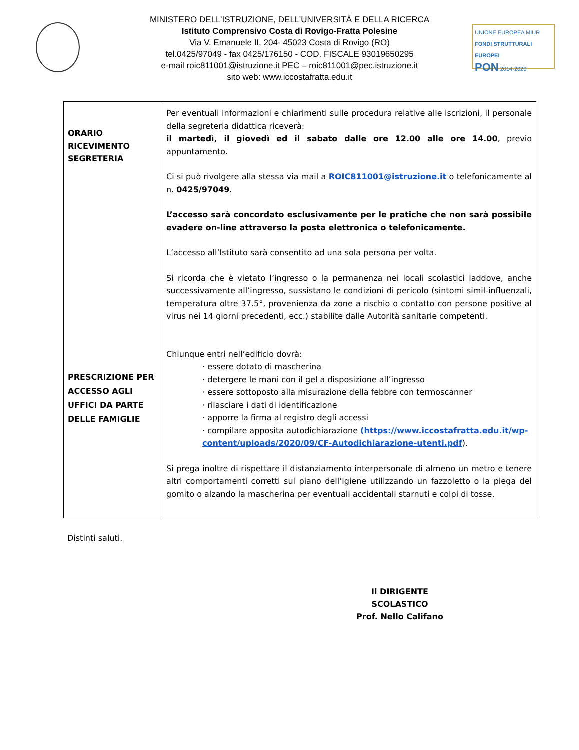UNIONE EUROPEA MIUR
FONDI STRUTTURALI EUROPEI
PON 2014-2020
MINISTERO DELL’ISTRUZIONE, DELL’UNIVERSITÀ E DELLA RICERCA
Istituto Comprensivo Costa di Rovigo-Fratta Polesine
Via V. Emanuele II, 204- 45023 Costa di Rovigo (RO)
tel.0425/97049 - fax 0425/176150 - COD. FISCALE 93019650295
e-mail roic811001@istruzione.it PEC – roic811001@pec.istruzione.it
sito web: www.iccostafratta.edu.it
| ORARIO RICEVIMENTO SEGRETERIA PRESCRIZIONE PER ACCESSO AGLI UFFICI DA PARTE DELLE FAMIGLIE | Per eventuali informazioni e chiarimenti sulle procedura relative alle iscrizioni, il personale della segreteria didattica riceverà: il martedì, il giovedì ed il sabato dalle ore 12.00 alle ore 14.00 , previo appuntamento. Ci si può rivolgere alla stessa via mail a ROIC811001@istruzione.it o telefonicamente al n. 0425/97049 . L’accesso sarà concordato esclusivamente per le pratiche che non sarà possibile evadere on-line attraverso la posta elettronica o telefonicamente. L’accesso all’Istituto sarà consentito ad una sola persona per volta. Si ricorda che è vietato l’ingresso o la permanenza nei locali scolastici laddove, anche successivamente all’ingresso, sussistano le condizioni di pericolo (sintomi simil-influenzali, temperatura oltre 37.5°, provenienza da zone a rischio o contatto con persone positive al virus nei 14 giorni precedenti, ecc.) stabilite dalle Autorità sanitarie competenti. Chiunque entri nell’edificio dovrà: · essere dotato di mascherina · detergere le mani con il gel a disposizione all’ingresso · essere sottoposto alla misurazione della febbre con termoscanner · rilasciare i dati di identificazione · apporre la firma al registro degli accessi · compilare apposita autodichiarazione (https://www.iccostafratta.edu.it/wp-content/uploads/2020/09/CF-Autodichiarazione-utenti.pdf ). Si prega inoltre di rispettare il distanziamento interpersonale di almeno un metro e tenere altri comportamenti corretti sul piano dell’igiene utilizzando un fazzoletto o la piega del gomito o alzando la mascherina per eventuali accidentali starnuti e colpi di tosse. |
Distinti saluti.
Il DIRIGENTE SCOLASTICO
Prof. Nello Califano